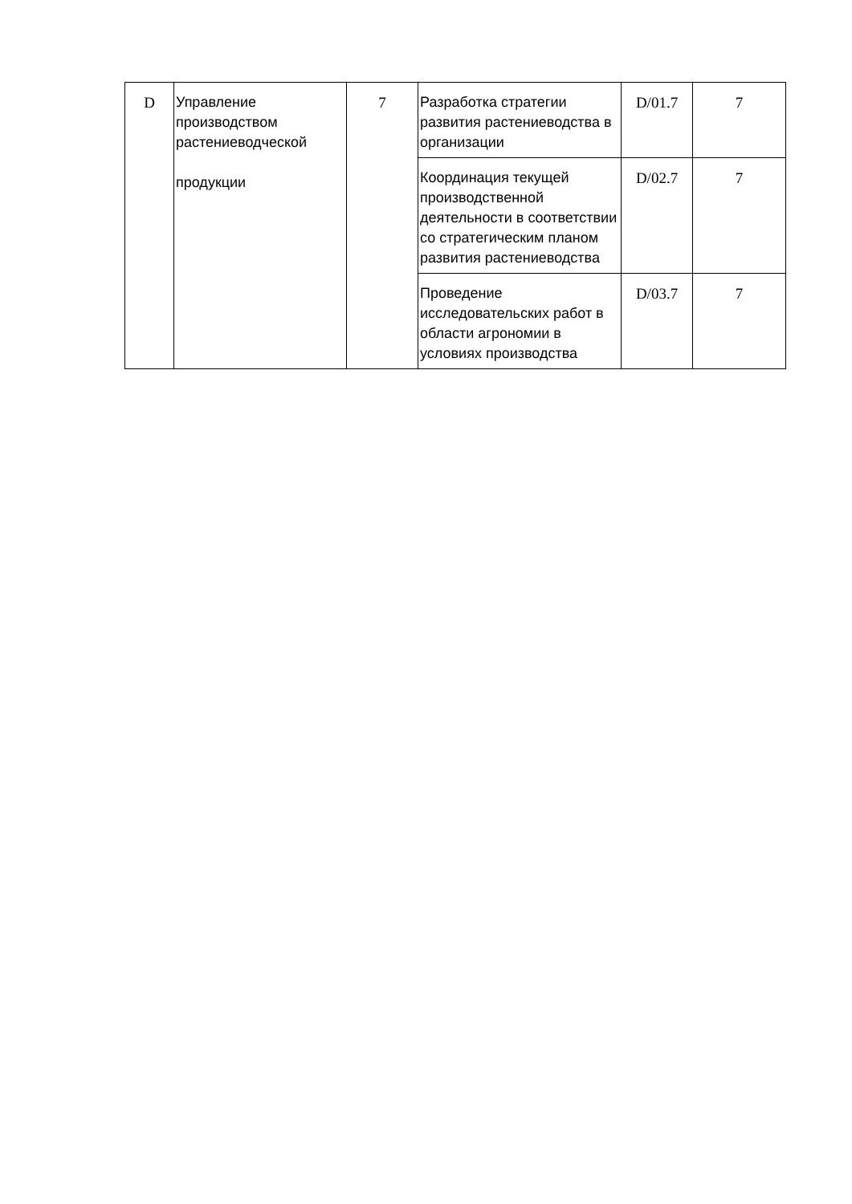| D | Управление производством растениеводческой продукции | 7 | Разработка стратегии развития растениеводства в организации | D/01.7 | 7 |
| | | | Координация текущей производственной деятельности в соответствии со стратегическим планом развития растениеводства | D/02.7 | 7 |
| | | | Проведение исследовательских работ в области агрономии в условиях производства | D/03.7 | 7 |